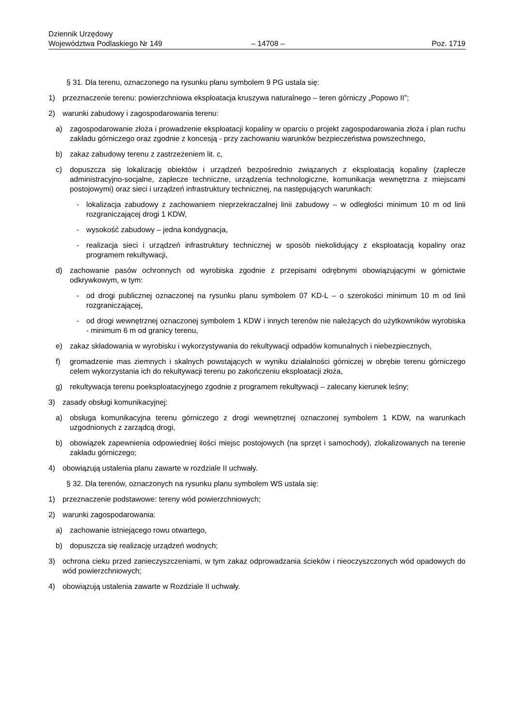Dziennik Urzędowy
Województwa Podlaskiego Nr 149
– 14708 –
Poz. 1719
§ 31. Dla terenu, oznaczonego na rysunku planu symbolem 9 PG ustala się:
1) przeznaczenie terenu: powierzchniowa eksploatacja kruszywa naturalnego – teren górniczy „Popowo II”;
2) warunki zabudowy i zagospodarowania terenu:
a) zagospodarowanie złoża i prowadzenie eksploatacji kopaliny w oparciu o projekt zagospodarowania złoża i plan ruchu zakładu górniczego oraz zgodnie z koncesją - przy zachowaniu warunków bezpieczeństwa powszechnego,
b) zakaz zabudowy terenu z zastrzeżeniem lit. c,
c) dopuszcza się lokalizację obiektów i urządzeń bezpośrednio związanych z eksploatacją kopaliny (zaplecze administracyjno-socjalne, zaplecze techniczne, urządzenia technologiczne, komunikacja wewnętrzna z miejscami postojowymi) oraz sieci i urządzeń infrastruktury technicznej, na następujących warunkach:
- lokalizacja zabudowy z zachowaniem nieprzekraczalnej linii zabudowy – w odległości minimum 10 m od linii rozgraniczającej drogi 1 KDW,
- wysokość zabudowy – jedna kondygnacja,
- realizacja sieci i urządzeń infrastruktury technicznej w sposób niekolidujący z eksploatacją kopaliny oraz programem rekultywacji,
d) zachowanie pasów ochronnych od wyrobiska zgodnie z przepisami odrębnymi obowiązującymi w górnictwie odkrywkowym, w tym:
- od drogi publicznej oznaczonej na rysunku planu symbolem 07 KD-L – o szerokości minimum 10 m od linii rozgraniczającej,
- od drogi wewnętrznej oznaczonej symbolem 1 KDW i innych terenów nie należących do użytkowników wyrobiska - minimum 6 m od granicy terenu,
e) zakaz składowania w wyrobisku i wykorzystywania do rekultywacji odpadów komunalnych i niebezpiecznych,
f) gromadzenie mas ziemnych i skalnych powstających w wyniku działalności górniczej w obrębie terenu górniczego celem wykorzystania ich do rekultywacji terenu po zakończeniu eksploatacji złoża,
g) rekultywacja terenu poeksploatacyjnego zgodnie z programem rekultywacji – zalecany kierunek leśny;
3) zasady obsługi komunikacyjnej:
a) obsługa komunikacyjna terenu górniczego z drogi wewnętrznej oznaczonej symbolem 1 KDW, na warunkach uzgodnionych z zarządcą drogi,
b) obowiązek zapewnienia odpowiedniej ilości miejsc postojowych (na sprzęt i samochody), zlokalizowanych na terenie zakładu górniczego;
4) obowiązują ustalenia planu zawarte w rozdziale II uchwały.
§ 32. Dla terenów, oznaczonych na rysunku planu symbolem WS ustala się:
1) przeznaczenie podstawowe: tereny wód powierzchniowych;
2) warunki zagospodarowania:
a) zachowanie istniejącego rowu otwartego,
b) dopuszcza się realizację urządzeń wodnych;
3) ochrona cieku przed zanieczyszczeniami, w tym zakaz odprowadzania ścieków i nieoczyszczonych wód opadowych do wód powierzchniowych;
4) obowiązują ustalenia zawarte w Rozdziale II uchwały.